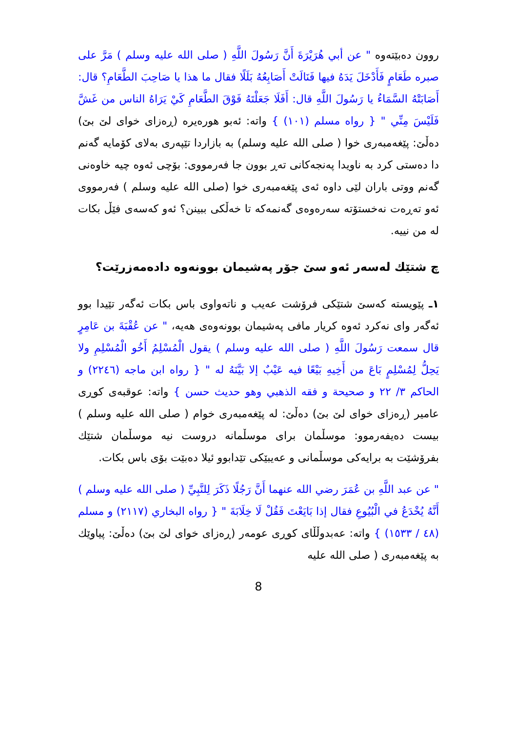روون دەبێتەوە " عن أبي هُرَيْرَةَ أَنَّ رَسُولَ اللَّهِ ( صلى الله عليه وسلم ) مَرَّ على صبرە طَعَامٍ فَأَدْخَلَ يَدَهُ فيها فَنَالَتْ أَصَابِعُهُ بَلَلًا فقال ما هذا يا صَاحِبَ الطَّعَامِ؟ قال: أَصَابَتْهُ السَّمَاءُ يا رَسُولَ اللَّهِ قال: أَفَلَا جَعَلْتَهُ فَوْقَ الطَّعَامِ كَيْ يَرَاهُ الناس من غَشَّ فَلَيْسَ مِنِّي " { رواه مسلم (١٠١) } واتە: ئەبو هورەیرە (ڕەزای خوای لێ بێ) دەڵێ: پێغەمبەری خوا ( صلى الله عليه وسلم) بە بازاردا تێپەری بەلای کۆمایە گەنم دا دەستی کرد بە ناویدا پەنجەکانی تەڕ بوون جا فەرمووی: بۆچی ئەوە چیە خاوەنی گەنم ووتی باران لێی داوە ئەی پێغەمبەری خوا (صلى الله عليه وسلم ) فەرمووی ئەو تەڕەت نەخستۆتە سەرەوەی گەنمەکە تا خەڵکی ببینن؟ ئەو کەسەی فێڵ بکات لە من نییە.
چ شتێك لەسەر ئەو سێ جۆر پەشیمان بوونەوە دادەمەزرێت؟
١ـ پێویستە کەسێ شتێکی فرۆشت عەیب و ناتەواوی باس بکات ئەگەر تێیدا بوو ئەگەر وای نەکرد ئەوە کریار مافی پەشیمان بوونەوەی هەیە، " عن عُقْبَةَ بن عَامِرٍ قال سمعت رَسُولَ اللَّهِ ( صلى الله عليه وسلم ) يقول الْمُسْلِمُ أَخُو الْمُسْلِمِ ولا يَحِلُّ لِمُسْلِمٍ بَاعَ من أَخِيهِ بَيْعًا فيه عَيْبٌ إلا بَيَّنَهُ له " { رواه ابن ماجه (٢٢٤٦) و الحاكم ٣/ ٢٢ و صحيحة و فقه الذهبي وهو حديث حسن } واتە: عوقبەی کوڕی عامیر (ڕەزای خوای لێ بێ) دەڵێ: لە پێغەمبەری خوام ( صلى الله عليه وسلم ) بیست دەیفەرموو: موسڵمان برای موسڵمانە دروست نیە موسڵمان شتێك بفرۆشێت بە برایەکی موسڵمانی و عەیبێکی تێدابوو ئیلا دەبێت بۆی باس بکات.
" عن عبد اللَّهِ بن عُمَرَ رضي الله عنهما أَنَّ رَجُلًا ذَكَرَ لِلنَّبِيِّ ( صلى الله عليه وسلم ) أَنَّهُ يُخْدَعُ في الْبُيُوعِ فقال إذا بَايَعْتَ فَقُلْ لَا خِلَابَةَ " { رواه البخاري (٢١١٧) و مسلم (٤٨ / ١٥٣٣) } واتە: عەبدوڵڵای کوڕی عومەر (ڕەزای خوای لێ بێ) دەڵێ: پیاوێك بە پێغەمبەری ( صلى الله عليه
8